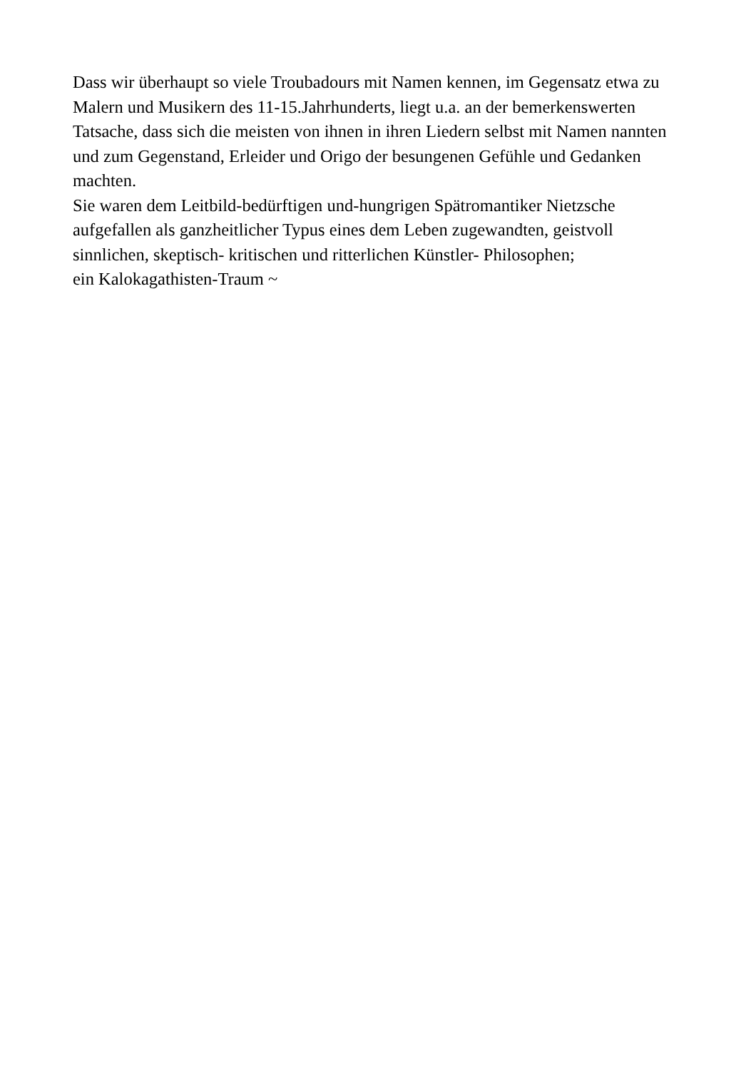Dass wir überhaupt so viele Troubadours mit Namen kennen, im Gegensatz etwa zu
Malern und Musikern des 11-15.Jahrhunderts, liegt u.a. an der bemerkenswerten
Tatsache, dass sich die meisten von ihnen in ihren Liedern selbst mit Namen nannten
und zum Gegenstand, Erleider und Origo der besungenen Gefühle und Gedanken
machten.
Sie waren dem Leitbild-bedürftigen und-hungrigen Spätromantiker Nietzsche
aufgefallen als ganzheitlicher Typus eines dem Leben zugewandten, geistvoll
sinnlichen, skeptisch- kritischen und ritterlichen Künstler- Philosophen;
ein Kalokagathisten-Traum ~